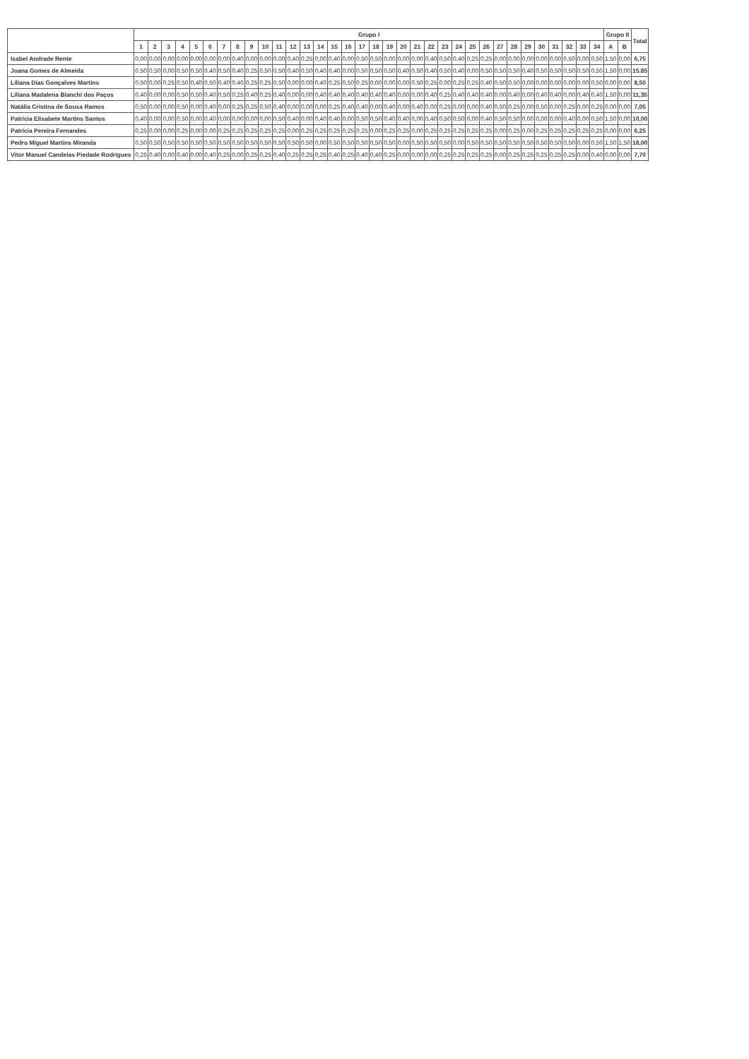| | Grupo I | | | | | | | | | | | | | | | | | | | | | | | | | | | | | | | | | | Grupo II | | Total |
| --- | --- | --- | --- | --- | --- | --- | --- | --- | --- | --- | --- | --- | --- | --- | --- | --- | --- | --- | --- | --- | --- | --- | --- | --- | --- | --- | --- | --- | --- | --- | --- | --- | --- | --- | --- | --- | --- |
| | 1 | 2 | 3 | 4 | 5 | 6 | 7 | 8 | 9 | 10 | 11 | 12 | 13 | 14 | 15 | 16 | 17 | 18 | 19 | 20 | 21 | 22 | 23 | 24 | 25 | 26 | 27 | 28 | 29 | 30 | 31 | 32 | 33 | 34 | A | B | |
| Isabel Andrade Rente | 0,00 | 0,00 | 0,00 | 0,00 | 0,00 | 0,00 | 0,00 | 0,40 | 0,00 | 0,00 | 0,00 | 0,40 | 0,25 | 0,00 | 0,40 | 0,00 | 0,50 | 0,50 | 0,00 | 0,00 | 0,00 | 0,40 | 0,50 | 0,40 | 0,25 | 0,25 | 0,00 | 0,00 | 0,00 | 0,00 | 0,00 | 0,50 | 0,00 | 0,50 | 1,50 | 0,00 | 6,75 |
| Joana Gomes de Almeida | 0,50 | 0,50 | 0,00 | 0,50 | 0,50 | 0,40 | 0,50 | 0,40 | 0,25 | 0,50 | 0,50 | 0,40 | 0,50 | 0,40 | 0,40 | 0,00 | 0,50 | 0,50 | 0,50 | 0,40 | 0,50 | 0,40 | 0,50 | 0,40 | 0,00 | 0,50 | 0,50 | 0,50 | 0,40 | 0,50 | 0,50 | 0,50 | 0,50 | 0,50 | 1,50 | 0,00 | 15,85 |
| Liliana Dias Gonçalves Martins | 0,50 | 0,00 | 0,25 | 0,50 | 0,40 | 0,50 | 0,40 | 0,40 | 0,25 | 0,25 | 0,50 | 0,00 | 0,00 | 0,40 | 0,25 | 0,50 | 0,25 | 0,00 | 0,00 | 0,00 | 0,50 | 0,25 | 0,00 | 0,25 | 0,25 | 0,40 | 0,50 | 0,50 | 0,00 | 0,00 | 0,00 | 0,00 | 0,00 | 0,50 | 0,00 | 0,00 | 8,50 |
| Liliana Madalena Bianchi dos Paços | 0,40 | 0,00 | 0,00 | 0,50 | 0,50 | 0,40 | 0,50 | 0,25 | 0,40 | 0,25 | 0,40 | 0,00 | 0,00 | 0,40 | 0,40 | 0,40 | 0,40 | 0,40 | 0,40 | 0,00 | 0,00 | 0,40 | 0,25 | 0,40 | 0,40 | 0,40 | 0,00 | 0,40 | 0,00 | 0,40 | 0,40 | 0,00 | 0,40 | 0,40 | 1,50 | 0,00 | 11,35 |
| Natália Cristina de Sousa Ramos | 0,50 | 0,00 | 0,00 | 0,50 | 0,00 | 0,40 | 0,00 | 0,25 | 0,25 | 0,50 | 0,40 | 0,00 | 0,00 | 0,00 | 0,25 | 0,40 | 0,40 | 0,00 | 0,40 | 0,00 | 0,40 | 0,00 | 0,25 | 0,00 | 0,00 | 0,40 | 0,50 | 0,25 | 0,00 | 0,50 | 0,00 | 0,25 | 0,00 | 0,25 | 0,00 | 0,00 | 7,05 |
| Patricia Elisabete Martins Santos | 0,40 | 0,00 | 0,00 | 0,50 | 0,00 | 0,40 | 0,00 | 0,00 | 0,00 | 0,00 | 0,50 | 0,40 | 0,00 | 0,40 | 0,40 | 0,00 | 0,50 | 0,50 | 0,40 | 0,40 | 0,00 | 0,40 | 0,50 | 0,50 | 0,00 | 0,40 | 0,50 | 0,50 | 0,00 | 0,00 | 0,00 | 0,40 | 0,00 | 0,50 | 1,50 | 0,00 | 10,00 |
| Patrícia Pereira Fernandes | 0,25 | 0,00 | 0,00 | 0,25 | 0,00 | 0,00 | 0,25 | 0,25 | 0,25 | 0,25 | 0,25 | 0,00 | 0,25 | 0,25 | 0,25 | 0,25 | 0,25 | 0,00 | 0,25 | 0,25 | 0,00 | 0,25 | 0,25 | 0,25 | 0,25 | 0,25 | 0,00 | 0,25 | 0,00 | 0,25 | 0,25 | 0,25 | 0,25 | 0,25 | 0,00 | 0,00 | 6,25 |
| Pedro Miguel Martins Miranda | 0,50 | 0,50 | 0,50 | 0,50 | 0,50 | 0,50 | 0,50 | 0,50 | 0,50 | 0,50 | 0,50 | 0,50 | 0,50 | 0,00 | 0,50 | 0,50 | 0,50 | 0,50 | 0,50 | 0,00 | 0,50 | 0,50 | 0,50 | 0,00 | 0,50 | 0,50 | 0,50 | 0,50 | 0,50 | 0,50 | 0,50 | 0,50 | 0,00 | 0,50 | 1,50 | 1,50 | 18,00 |
| Vitor Manuel Candeias Piedade Rodrigues | 0,25 | 0,40 | 0,00 | 0,40 | 0,00 | 0,40 | 0,25 | 0,00 | 0,25 | 0,25 | 0,40 | 0,25 | 0,25 | 0,25 | 0,40 | 0,25 | 0,40 | 0,40 | 0,25 | 0,00 | 0,00 | 0,00 | 0,25 | 0,25 | 0,25 | 0,25 | 0,00 | 0,25 | 0,25 | 0,25 | 0,25 | 0,25 | 0,00 | 0,40 | 0,00 | 0,00 | 7,70 |